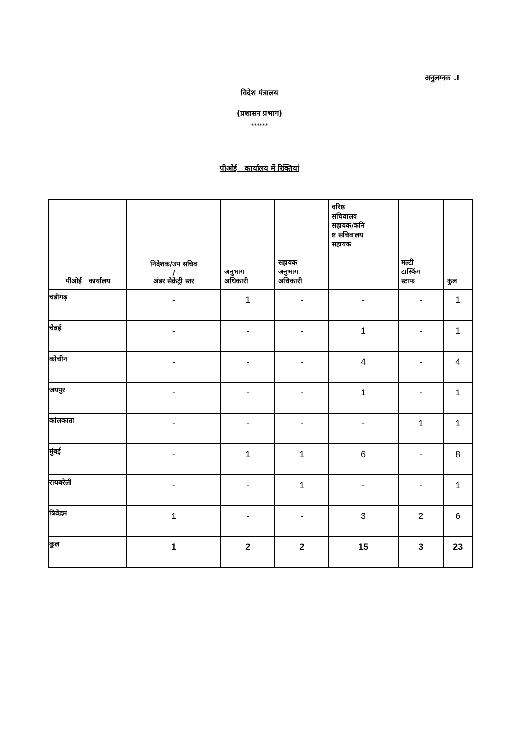अनुलग्नक .I
विदेश मंत्रालय
(प्रशासन प्रभाग)
******
पीओई कार्यालय में रिक्तियां
| पीओई कार्यालय | निदेशक/उप सचिव / अंडर सेक्रेट्री स्तर | अनुभाग अधिकारी | सहायक अनुभाग अधिकारी | वरिष्ठ सचिवालय सहायक/कनि ष्ट सचिवालय सहायक | मल्टी टास्किंग स्टाफ | कुल |
| --- | --- | --- | --- | --- | --- | --- |
| चंडीगढ़ | - | 1 | - | - | - | 1 |
| चेन्नई | - | - | - | 1 | - | 1 |
| कोचीन | - | - | - | 4 | - | 4 |
| जयपुर | - | - | - | 1 | - | 1 |
| कोलकाता | - | - | - | - | 1 | 1 |
| मुंबई | - | 1 | 1 | 6 | - | 8 |
| रायबरेली | - | - | 1 | - | - | 1 |
| त्रिवेंद्रम | 1 | - | - | 3 | 2 | 6 |
| कुल | 1 | 2 | 2 | 15 | 3 | 23 |